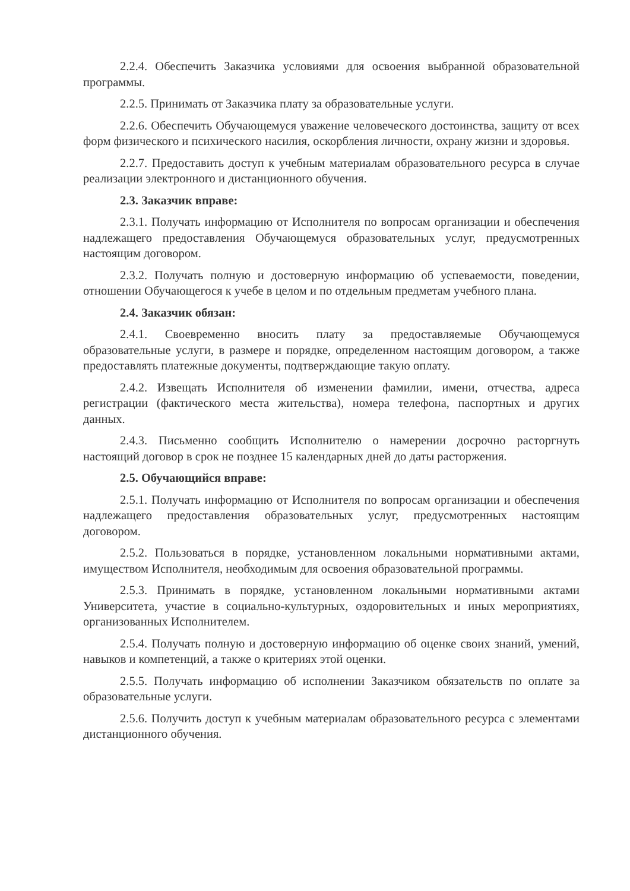2.2.4. Обеспечить Заказчика условиями для освоения выбранной образовательной программы.
2.2.5. Принимать от Заказчика плату за образовательные услуги.
2.2.6. Обеспечить Обучающемуся уважение человеческого достоинства, защиту от всех форм физического и психического насилия, оскорбления личности, охрану жизни и здоровья.
2.2.7. Предоставить доступ к учебным материалам образовательного ресурса в случае реализации электронного и дистанционного обучения.
2.3. Заказчик вправе:
2.3.1. Получать информацию от Исполнителя по вопросам организации и обеспечения надлежащего предоставления Обучающемуся образовательных услуг, предусмотренных настоящим договором.
2.3.2. Получать полную и достоверную информацию об успеваемости, поведении, отношении Обучающегося к учебе в целом и по отдельным предметам учебного плана.
2.4. Заказчик обязан:
2.4.1. Своевременно вносить плату за предоставляемые Обучающемуся образовательные услуги, в размере и порядке, определенном настоящим договором, а также предоставлять платежные документы, подтверждающие такую оплату.
2.4.2. Извещать Исполнителя об изменении фамилии, имени, отчества, адреса регистрации (фактического места жительства), номера телефона, паспортных и других данных.
2.4.3. Письменно сообщить Исполнителю о намерении досрочно расторгнуть настоящий договор в срок не позднее 15 календарных дней до даты расторжения.
2.5. Обучающийся вправе:
2.5.1. Получать информацию от Исполнителя по вопросам организации и обеспечения надлежащего предоставления образовательных услуг, предусмотренных настоящим договором.
2.5.2. Пользоваться в порядке, установленном локальными нормативными актами, имуществом Исполнителя, необходимым для освоения образовательной программы.
2.5.3. Принимать в порядке, установленном локальными нормативными актами Университета, участие в социально-культурных, оздоровительных и иных мероприятиях, организованных Исполнителем.
2.5.4. Получать полную и достоверную информацию об оценке своих знаний, умений, навыков и компетенций, а также о критериях этой оценки.
2.5.5. Получать информацию об исполнении Заказчиком обязательств по оплате за образовательные услуги.
2.5.6. Получить доступ к учебным материалам образовательного ресурса с элементами дистанционного обучения.